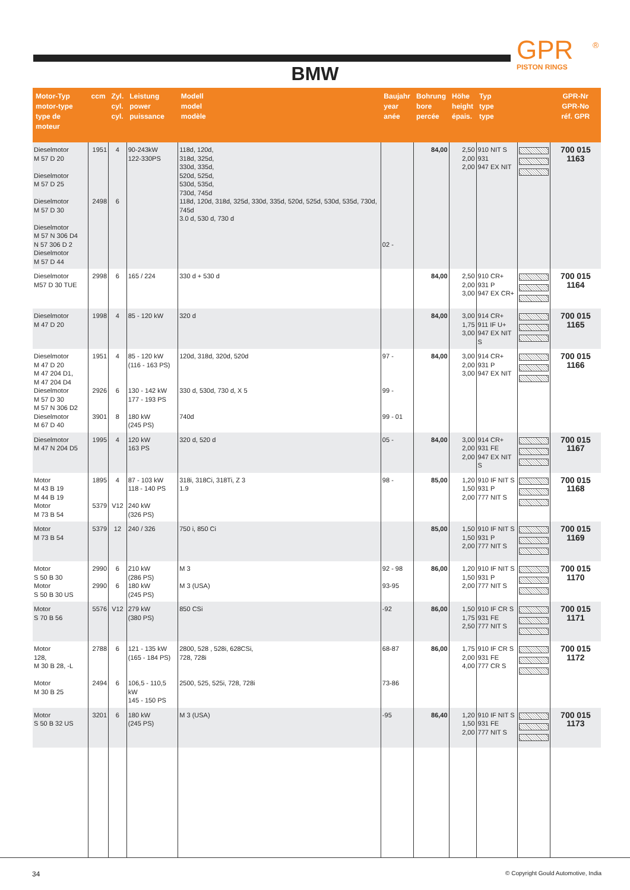GPR
PISTON RINGS
®
BMW
| Motor-Typ motor-type type de moteur | ccm | Zyl. cyl. cyl. | Leistung power puissance | Modell model modèle | Baujahr year anée | Bohrung bore percée | Höhe height épais. | Typ type type | | GPR-Nr GPR-No réf. GPR |
| --- | --- | --- | --- | --- | --- | --- | --- | --- | --- | --- |
| Dieselmotor M 57 D 20 Dieselmotor M 57 D 25 Dieselmotor M 57 D 30 Dieselmotor M 57 N 306 D4 N 57 306 D 2 Dieselmotor M 57 D 44 | 1951 2498 | 4 6 | 90-243kW 122-330PS | 118d, 120d, 318d, 325d, 330d, 335d, 520d, 525d, 530d, 535d, 730d, 745d 118d, 120d, 318d, 325d, 330d, 335d, 520d, 525d, 530d, 535d, 730d, 745d 3.0 d, 530 d, 730 d | 02 - | 84,00 | 2,50 2,00 2,00 | 910 NIT S 931 947 EX NIT | | 700 015 1163 |
| Dieselmotor M57 D 30 TUE | 2998 | 6 | 165 / 224 | 330 d + 530 d | | 84,00 | 2,50 2,00 3,00 | 910 CR+ 931 P 947 EX CR+ | | 700 015 1164 |
| Dieselmotor M 47 D 20 | 1998 | 4 | 85 - 120 kW | 320 d | | 84,00 | 3,00 1,75 3,00 | 914 CR+ 911 IF U+ 947 EX NIT S | | 700 015 1165 |
| Dieselmotor M 47 D 20 M 47 204 D1, M 47 204 D4 Dieselmotor M 57 D 30 M 57 N 306 D2 Dieselmotor M 67 D 40 | 1951 2926 3901 | 4 6 8 | 85 - 120 kW (116 - 163 PS) 130 - 142 kW 177 - 193 PS 180 kW (245 PS) | 120d, 318d, 320d, 520d 330 d, 530d, 730 d, X 5 740d | 97 - 99 - 99 - 01 | 84,00 | 3,00 2,00 3,00 | 914 CR+ 931 P 947 EX NIT | | 700 015 1166 |
| Dieselmotor M 47 N 204 D5 | 1995 | 4 | 120 kW 163 PS | 320 d, 520 d | 05 - | 84,00 | 3,00 2,00 2,00 | 914 CR+ 931 FE 947 EX NIT S | | 700 015 1167 |
| Motor M 43 B 19 M 44 B 19 Motor M 73 B 54 | 1895 5379 | 4 V12 | 87 - 103 kW 118 - 140 PS 240 kW (326 PS) | 318i, 318Ci, 318Ti, Z 3 1.9 | 98 - | 85,00 | 1,20 1,50 2,00 | 910 IF NIT S 931 P 777 NIT S | | 700 015 1168 |
| Motor M 73 B 54 | 5379 | 12 | 240 / 326 | 750 i, 850 Ci | | 85,00 | 1,50 1,50 2,00 | 910 IF NIT S 931 P 777 NIT S | | 700 015 1169 |
| Motor S 50 B 30 Motor S 50 B 30 US | 2990 2990 | 6 6 | 210 kW (286 PS) 180 kW (245 PS) | M 3 M 3 (USA) | 92 - 98 93-95 | 86,00 | 1,20 1,50 2,00 | 910 IF NIT S 931 P 777 NIT S | | 700 015 1170 |
| Motor S 70 B 56 | 5576 | V12 | 279 kW (380 PS) | 850 CSi | -92 | 86,00 | 1,50 1,75 2,50 | 910 IF CR S 931 FE 777 NIT S | | 700 015 1171 |
| Motor 128, M 30 B 28, -L Motor M 30 B 25 | 2788 2494 | 6 6 | 121 - 135 kW (165 - 184 PS) 106,5 - 110,5 kW 145 - 150 PS | 2800, 528 , 528i, 628CSi, 728, 728i 2500, 525, 525i, 728, 728i | 68-87 73-86 | 86,00 | 1,75 2,00 4,00 | 910 IF CR S 931 FE 777 CR S | | 700 015 1172 |
| Motor S 50 B 32 US | 3201 | 6 | 180 kW (245 PS) | M 3 (USA) | -95 | 86,40 | 1,20 1,50 2,00 | 910 IF NIT S 931 FE 777 NIT S | | 700 015 1173 |
34
© Copyright Gould Automotive, India